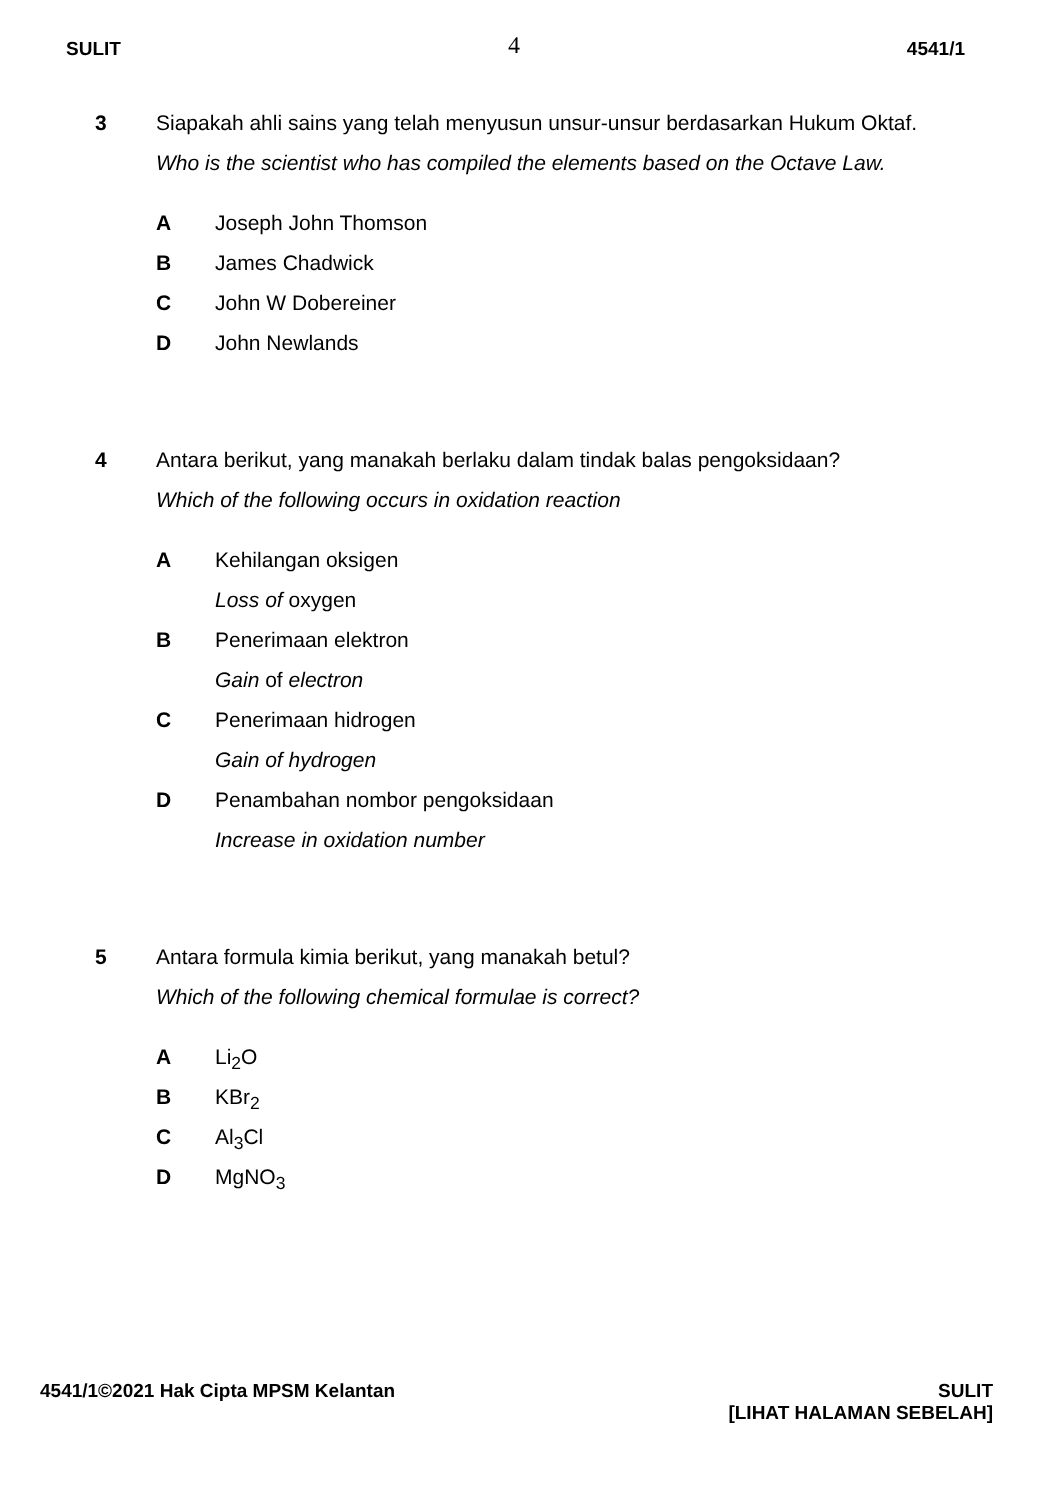SULIT 4 4541/1
3
Siapakah ahli sains yang telah menyusun unsur-unsur berdasarkan Hukum Oktaf.
Who is the scientist who has compiled the elements based on the Octave Law.
A Joseph John Thomson
B James Chadwick
C John W Dobereiner
D John Newlands
4
Antara berikut, yang manakah berlaku dalam tindak balas pengoksidaan?
Which of the following occurs in oxidation reaction
A Kehilangan oksigen
Loss of oxygen
B Penerimaan elektron
Gain of electron
C Penerimaan hidrogen
Gain of hydrogen
D Penambahan nombor pengoksidaan
Increase in oxidation number
5
Antara formula kimia berikut, yang manakah betul?
Which of the following chemical formulae is correct?
A Li<sub>2</sub>O
B KBr<sub>2</sub>
C Al<sub>3</sub>Cl
D MgNO<sub>3</sub>
4541/1©2021 Hak Cipta MPSM Kelantan SULIT
[LIHAT HALAMAN SEBELAH]